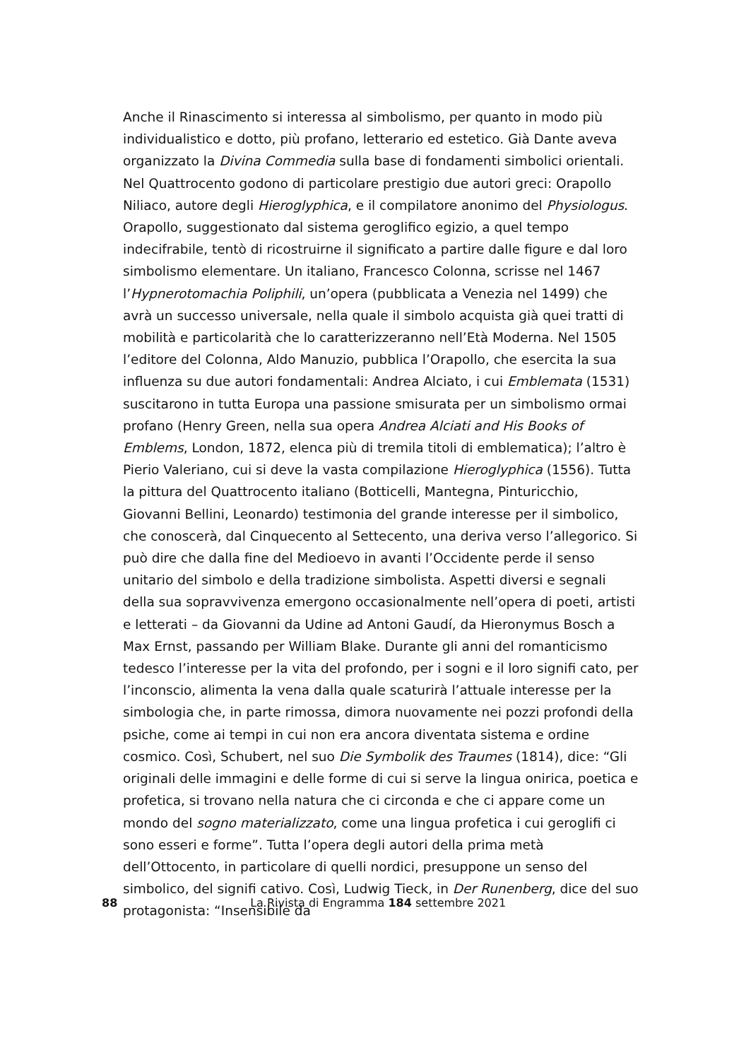Anche il Rinascimento si interessa al simbolismo, per quanto in modo più individualistico e dotto, più profano, letterario ed estetico. Già Dante aveva organizzato la Divina Commedia sulla base di fondamenti simbolici orientali. Nel Quattrocento godono di particolare prestigio due autori greci: Orapollo Niliaco, autore degli Hieroglyphica, e il compilatore anonimo del Physiologus. Orapollo, suggestionato dal sistema geroglifico egizio, a quel tempo indecifrabile, tentò di ricostruirne il significato a partire dalle figure e dal loro simbolismo elementare. Un italiano, Francesco Colonna, scrisse nel 1467 l’Hypnerotomachia Poliphili, un’opera (pubblicata a Venezia nel 1499) che avrà un successo universale, nella quale il simbolo acquista già quei tratti di mobilità e particolarità che lo caratterizzeranno nell’Età Moderna. Nel 1505 l’editore del Colonna, Aldo Manuzio, pubblica l’Orapollo, che esercita la sua influenza su due autori fondamentali: Andrea Alciato, i cui Emblemata (1531) suscitarono in tutta Europa una passione smisurata per un simbolismo ormai profano (Henry Green, nella sua opera Andrea Alciati and His Books of Emblems, London, 1872, elenca più di tremila titoli di emblematica); l’altro è Pierio Valeriano, cui si deve la vasta compilazione Hieroglyphica (1556). Tutta la pittura del Quattrocento italiano (Botticelli, Mantegna, Pinturicchio, Giovanni Bellini, Leonardo) testimonia del grande interesse per il simbolico, che conoscerà, dal Cinquecento al Settecento, una deriva verso l’allegorico. Si può dire che dalla fine del Medioevo in avanti l’Occidente perde il senso unitario del simbolo e della tradizione simbolista. Aspetti diversi e segnali della sua sopravvivenza emergono occasionalmente nell’opera di poeti, artisti e letterati – da Giovanni da Udine ad Antoni Gaudí, da Hieronymus Bosch a Max Ernst, passando per William Blake. Durante gli anni del romanticismo tedesco l’interesse per la vita del profondo, per i sogni e il loro signifi cato, per l’inconscio, alimenta la vena dalla quale scaturirà l’attuale interesse per la simbologia che, in parte rimossa, dimora nuovamente nei pozzi profondi della psiche, come ai tempi in cui non era ancora diventata sistema e ordine cosmico. Così, Schubert, nel suo Die Symbolik des Traumes (1814), dice: “Gli originali delle immagini e delle forme di cui si serve la lingua onirica, poetica e profetica, si trovano nella natura che ci circonda e che ci appare come un mondo del sogno materializzato, come una lingua profetica i cui geroglifi ci sono esseri e forme”. Tutta l’opera degli autori della prima metà dell’Ottocento, in particolare di quelli nordici, presuppone un senso del simbolico, del signifi cativo. Così, Ludwig Tieck, in Der Runenberg, dice del suo protagonista: “Insensibile da
88
La Rivista di Engramma 184 settembre 2021